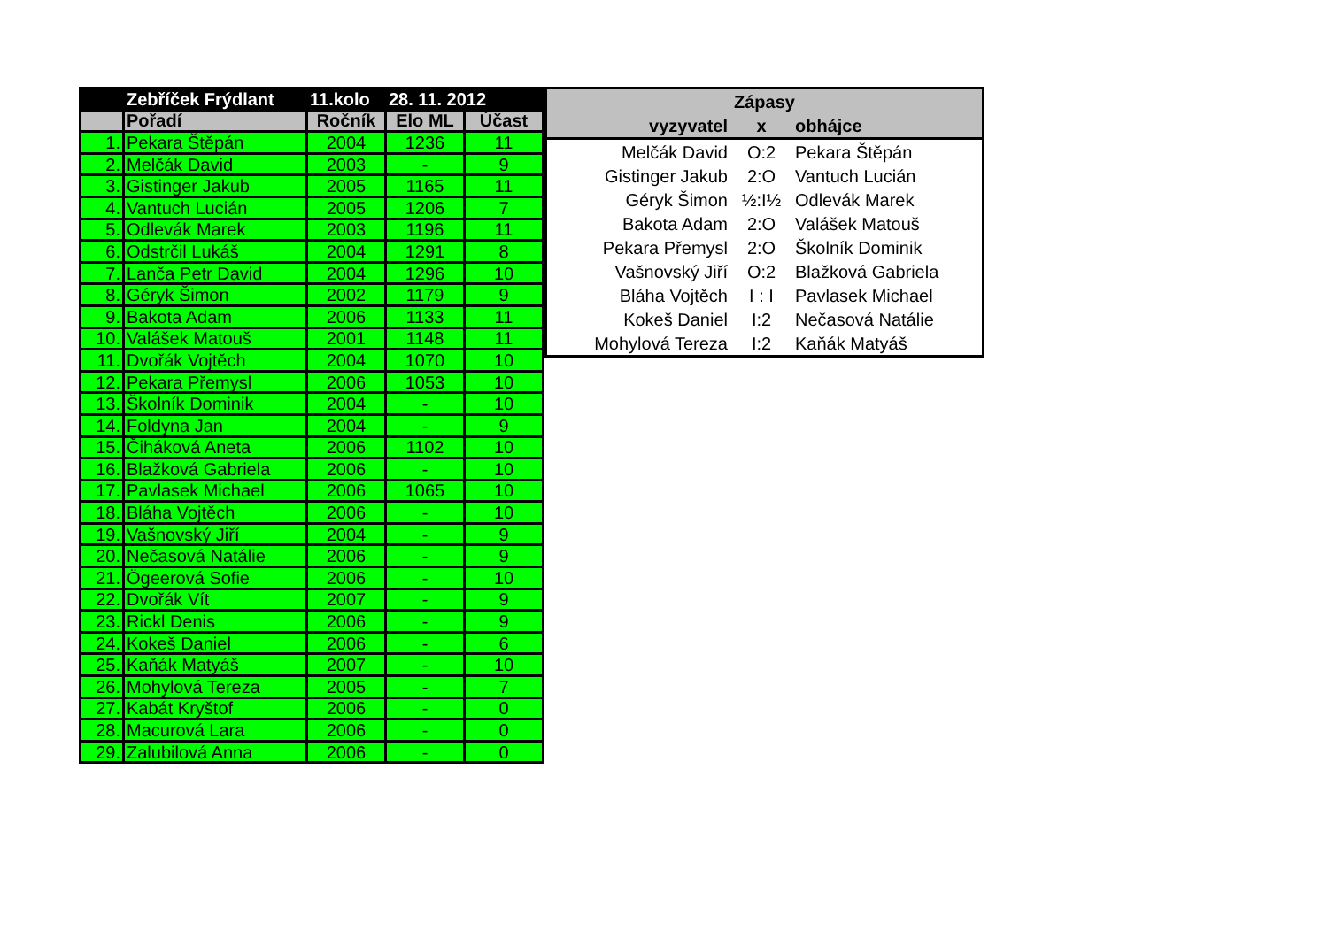| | Zebříček Frýdlant | 11.kolo | 28. 11. 2012 | |
| --- | --- | --- | --- | --- |
| | Pořadí | Ročník | Elo ML | Účast |
| 1. | Pekara Štěpán | 2004 | 1236 | 11 |
| 2. | Melčák David | 2003 | - | 9 |
| 3. | Gistinger Jakub | 2005 | 1165 | 11 |
| 4. | Vantuch Lucián | 2005 | 1206 | 7 |
| 5. | Odlevák Marek | 2003 | 1196 | 11 |
| 6. | Odstrčil Lukáš | 2004 | 1291 | 8 |
| 7. | Lanča Petr David | 2004 | 1296 | 10 |
| 8. | Géryk Šimon | 2002 | 1179 | 9 |
| 9. | Bakota Adam | 2006 | 1133 | 11 |
| 10. | Valášek Matouš | 2001 | 1148 | 11 |
| 11. | Dvořák Vojtěch | 2004 | 1070 | 10 |
| 12. | Pekara Přemysl | 2006 | 1053 | 10 |
| 13. | Školník Dominik | 2004 | - | 10 |
| 14. | Foldyna Jan | 2004 | - | 9 |
| 15. | Čiháková Aneta | 2006 | 1102 | 10 |
| 16. | Blažková Gabriela | 2006 | - | 10 |
| 17. | Pavlasek Michael | 2006 | 1065 | 10 |
| 18. | Bláha Vojtěch | 2006 | - | 10 |
| 19. | Vašnovský Jiří | 2004 | - | 9 |
| 20. | Nečasová Natálie | 2006 | - | 9 |
| 21. | Ögeerová Sofie | 2006 | - | 10 |
| 22. | Dvořák Vít | 2007 | - | 9 |
| 23. | Rickl Denis | 2006 | - | 9 |
| 24. | Kokeš Daniel | 2006 | - | 6 |
| 25. | Kaňák Matyáš | 2007 | - | 10 |
| 26. | Mohylová Tereza | 2005 | - | 7 |
| 27. | Kabát Kryštof | 2006 | - | 0 |
| 28. | Macurová Lara | 2006 | - | 0 |
| 29. | Zalubilová Anna | 2006 | - | 0 |
| Zápasy | | |
| --- | --- | --- |
| vyzyvatel | x | obhájce |
| Melčák David | O:2 | Pekara Štěpán |
| Gistinger Jakub | 2:O | Vantuch Lucián |
| Géryk Šimon | ½:I½ | Odlevák Marek |
| Bakota Adam | 2:O | Valášek Matouš |
| Pekara Přemysl | 2:O | Školník Dominik |
| Vašnovský Jiří | O:2 | Blažková Gabriela |
| Bláha Vojtěch | I : I | Pavlasek Michael |
| Kokeš Daniel | I:2 | Nečasová Natálie |
| Mohylová Tereza | I:2 | Kaňák Matyáš |